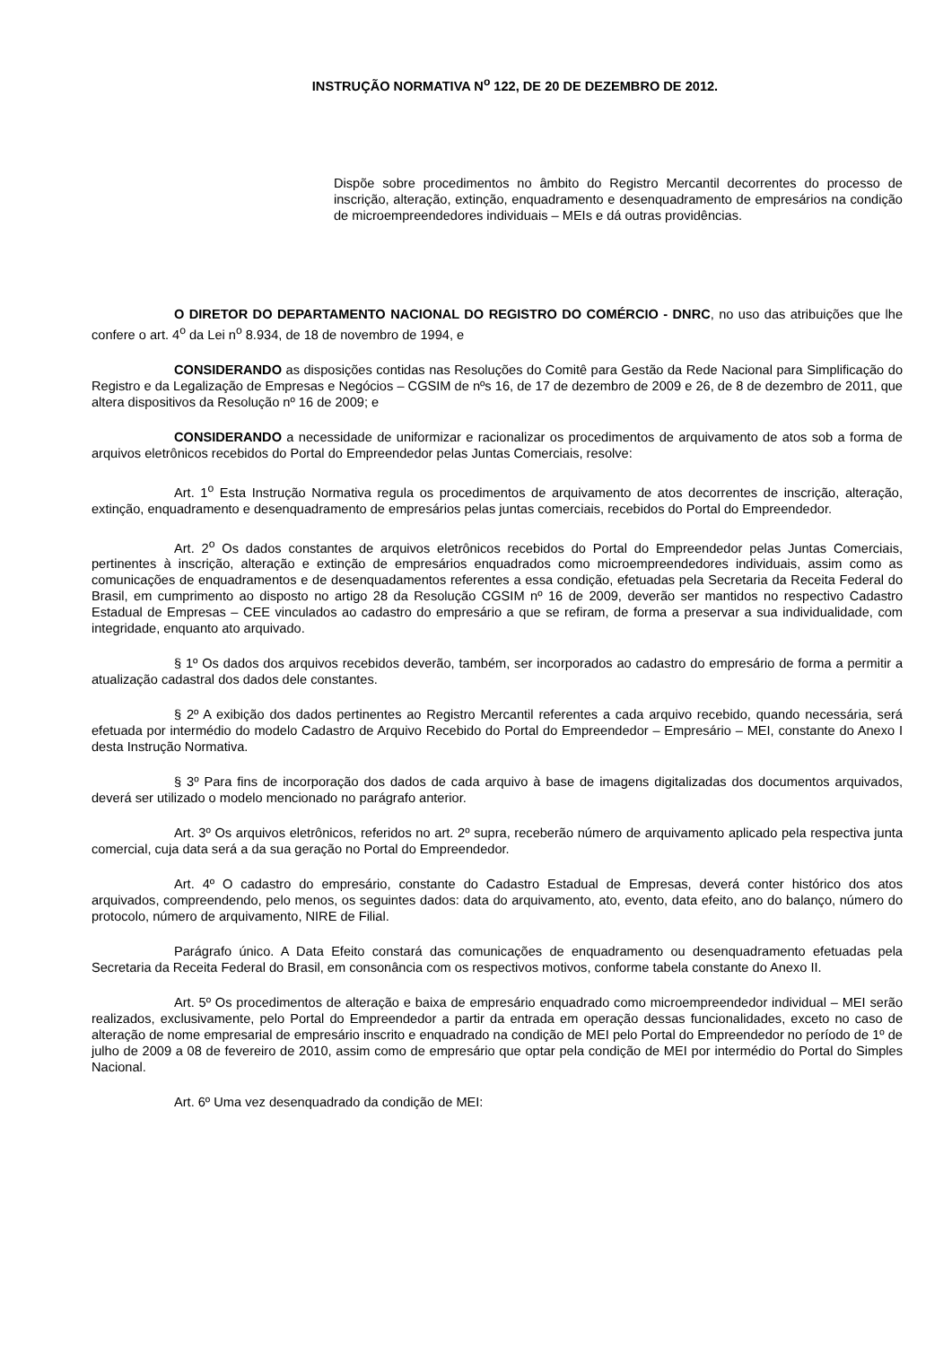INSTRUÇÃO NORMATIVA N<sup>o</sup> 122, DE 20 DE DEZEMBRO DE 2012.
Dispõe sobre procedimentos no âmbito do Registro Mercantil decorrentes do processo de inscrição, alteração, extinção, enquadramento e desenquadramento de empresários na condição de microempreendedores individuais – MEIs e dá outras providências.
O DIRETOR DO DEPARTAMENTO NACIONAL DO REGISTRO DO COMÉRCIO - DNRC, no uso das atribuições que lhe confere o art. 4<sup>o</sup> da Lei n<sup>o</sup> 8.934, de 18 de novembro de 1994, e
CONSIDERANDO as disposições contidas nas Resoluções do Comitê para Gestão da Rede Nacional para Simplificação do Registro e da Legalização de Empresas e Negócios – CGSIM de nºs 16, de 17 de dezembro de 2009 e 26, de 8 de dezembro de 2011, que altera dispositivos da Resolução nº 16 de 2009; e
CONSIDERANDO a necessidade de uniformizar e racionalizar os procedimentos de arquivamento de atos sob a forma de arquivos eletrônicos recebidos do Portal do Empreendedor pelas Juntas Comerciais, resolve:
Art. 1<sup>o</sup> Esta Instrução Normativa regula os procedimentos de arquivamento de atos decorrentes de inscrição, alteração, extinção, enquadramento e desenquadramento de empresários pelas juntas comerciais, recebidos do Portal do Empreendedor.
Art. 2<sup>o</sup> Os dados constantes de arquivos eletrônicos recebidos do Portal do Empreendedor pelas Juntas Comerciais, pertinentes à inscrição, alteração e extinção de empresários enquadrados como microempreendedores individuais, assim como as comunicações de enquadramentos e de desenquadamentos referentes a essa condição, efetuadas pela Secretaria da Receita Federal do Brasil, em cumprimento ao disposto no artigo 28 da Resolução CGSIM nº 16 de 2009, deverão ser mantidos no respectivo Cadastro Estadual de Empresas – CEE vinculados ao cadastro do empresário a que se refiram, de forma a preservar a sua individualidade, com integridade, enquanto ato arquivado.
§ 1º Os dados dos arquivos recebidos deverão, também, ser incorporados ao cadastro do empresário de forma a permitir a atualização cadastral dos dados dele constantes.
§ 2º A exibição dos dados pertinentes ao Registro Mercantil referentes a cada arquivo recebido, quando necessária, será efetuada por intermédio do modelo Cadastro de Arquivo Recebido do Portal do Empreendedor – Empresário – MEI, constante do Anexo I desta Instrução Normativa.
§ 3º Para fins de incorporação dos dados de cada arquivo à base de imagens digitalizadas dos documentos arquivados, deverá ser utilizado o modelo mencionado no parágrafo anterior.
Art. 3º Os arquivos eletrônicos, referidos no art. 2º supra, receberão número de arquivamento aplicado pela respectiva junta comercial, cuja data será a da sua geração no Portal do Empreendedor.
Art. 4º O cadastro do empresário, constante do Cadastro Estadual de Empresas, deverá conter histórico dos atos arquivados, compreendendo, pelo menos, os seguintes dados: data do arquivamento, ato, evento, data efeito, ano do balanço, número do protocolo, número de arquivamento, NIRE de Filial.
Parágrafo único. A Data Efeito constará das comunicações de enquadramento ou desenquadramento efetuadas pela Secretaria da Receita Federal do Brasil, em consonância com os respectivos motivos, conforme tabela constante do Anexo II.
Art. 5º Os procedimentos de alteração e baixa de empresário enquadrado como microempreendedor individual – MEI serão realizados, exclusivamente, pelo Portal do Empreendedor a partir da entrada em operação dessas funcionalidades, exceto no caso de alteração de nome empresarial de empresário inscrito e enquadrado na condição de MEI pelo Portal do Empreendedor no período de 1º de julho de 2009 a 08 de fevereiro de 2010, assim como de empresário que optar pela condição de MEI por intermédio do Portal do Simples Nacional.
Art. 6º Uma vez desenquadrado da condição de MEI: